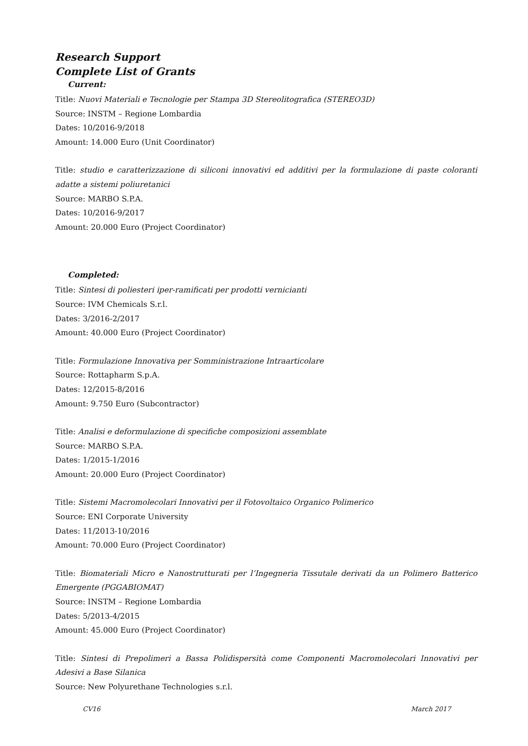Research Support
Complete List of Grants
Current:
Title: Nuovi Materiali e Tecnologie per Stampa 3D Stereolitografica (STEREO3D)
Source: INSTM – Regione Lombardia
Dates: 10/2016-9/2018
Amount: 14.000 Euro (Unit Coordinator)
Title: studio e caratterizzazione di siliconi innovativi ed additivi per la formulazione di paste coloranti adatte a sistemi poliuretanici
Source: MARBO S.P.A.
Dates: 10/2016-9/2017
Amount: 20.000 Euro (Project Coordinator)
Completed:
Title: Sintesi di poliesteri iper-ramificati per prodotti vernicianti
Source: IVM Chemicals S.r.l.
Dates: 3/2016-2/2017
Amount: 40.000 Euro (Project Coordinator)
Title: Formulazione Innovativa per Somministrazione Intraarticolare
Source: Rottapharm S.p.A.
Dates: 12/2015-8/2016
Amount: 9.750 Euro (Subcontractor)
Title: Analisi e deformulazione di specifiche composizioni assemblate
Source: MARBO S.P.A.
Dates: 1/2015-1/2016
Amount: 20.000 Euro (Project Coordinator)
Title: Sistemi Macromolecolari Innovativi per il Fotovoltaico Organico Polimerico
Source: ENI Corporate University
Dates: 11/2013-10/2016
Amount: 70.000 Euro (Project Coordinator)
Title: Biomateriali Micro e Nanostrutturati per l’Ingegneria Tissutale derivati da un Polimero Batterico Emergente (PGGABIOMAT)
Source: INSTM – Regione Lombardia
Dates: 5/2013-4/2015
Amount: 45.000 Euro (Project Coordinator)
Title: Sintesi di Prepolimeri a Bassa Polidispersità come Componenti Macromolecolari Innovativi per Adesivi a Base Silanica
Source: New Polyurethane Technologies s.r.l.
CV16 March 2017